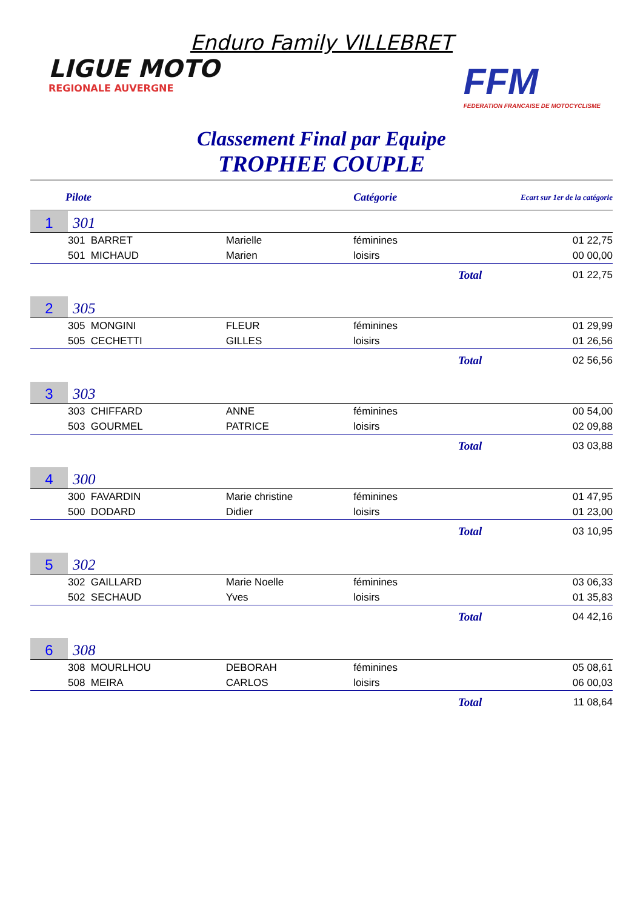Enduro Family VILLEBRET
LIGUE MOTO
REGIONALE AUVERGNE
FFM
FEDERATION FRANCAISE DE MOTOCYCLISME
Classement Final par Equipe
TROPHEE COUPLE
| Pilote | | | Catégorie | Ecart sur 1er de la catégorie | |
| --- | --- | --- | --- | --- | --- |
| 1 | 301 | | | | |
| | 301 BARRET | Marielle | féminines | | 01 22,75 |
| | 501 MICHAUD | Marien | loisirs | | 00 00,00 |
| | | | | Total | 01 22,75 |
| 2 | 305 | | | | |
| | 305 MONGINI | FLEUR | féminines | | 01 29,99 |
| | 505 CECHETTI | GILLES | loisirs | | 01 26,56 |
| | | | | Total | 02 56,56 |
| 3 | 303 | | | | |
| | 303 CHIFFARD | ANNE | féminines | | 00 54,00 |
| | 503 GOURMEL | PATRICE | loisirs | | 02 09,88 |
| | | | | Total | 03 03,88 |
| 4 | 300 | | | | |
| | 300 FAVARDIN | Marie christine | féminines | | 01 47,95 |
| | 500 DODARD | Didier | loisirs | | 01 23,00 |
| | | | | Total | 03 10,95 |
| 5 | 302 | | | | |
| | 302 GAILLARD | Marie Noelle | féminines | | 03 06,33 |
| | 502 SECHAUD | Yves | loisirs | | 01 35,83 |
| | | | | Total | 04 42,16 |
| 6 | 308 | | | | |
| | 308 MOURLHOU | DEBORAH | féminines | | 05 08,61 |
| | 508 MEIRA | CARLOS | loisirs | | 06 00,03 |
| | | | | Total | 11 08,64 |